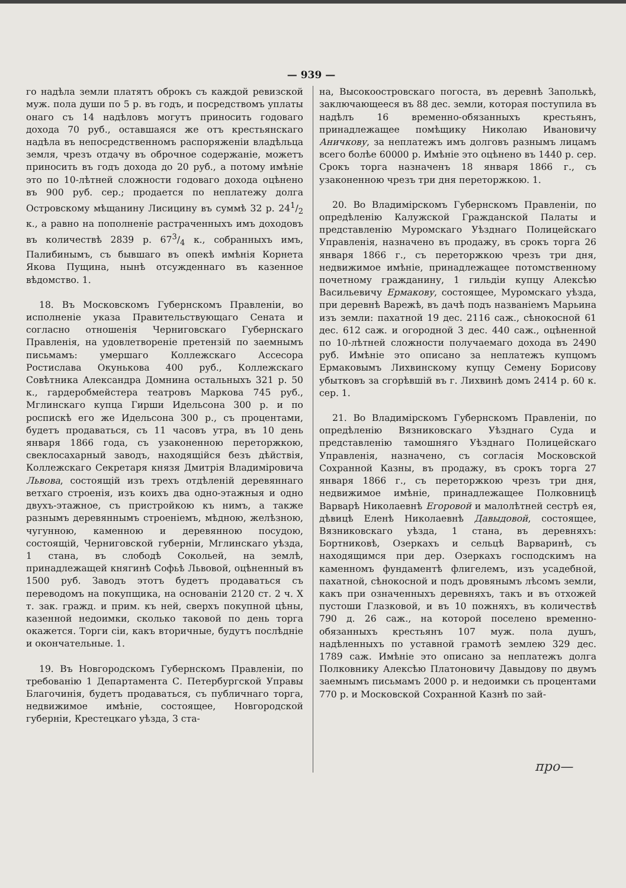— 939 —
го надѣла земли платятъ оброкъ съ каждой ревизской муж. пола души по 5 р. въ годъ, и посредствомъ уплаты онаго съ 14 надѣловъ могутъ приносить годоваго дохода 70 руб., оставшаяся же отъ крестьянскаго надѣла въ непосредственномъ распоряженіи владѣльца земля, чрезъ отдачу въ оброчное содержаніе, можетъ приносить въ годъ дохода до 20 руб., а потому имѣніе это по 10-лѣтней сложности годоваго дохода оцѣнено въ 900 руб. сер.; продается по неплатежу долга Островскому мѣщанину Лисицину въ суммѣ 32 р. 241/2 к., а равно на пополненіе растраченныхъ имъ доходовъ въ количествѣ 2839 р. 673/4 к., собранныхъ имъ, Палибинымъ, съ бывшаго въ опекѣ имѣнія Корнета Якова Пущина, нынѣ отсужденнаго въ казенное вѣдомство. 1.
18. Въ Московскомъ Губернскомъ Правленіи, во исполненіе указа Правительствующаго Сената и согласно отношенія Черниговскаго Губернскаго Правленія, на удовлетвореніе претензій по заемнымъ письмамъ: умершаго Коллежскаго Ассесора Ростислава Окунькова 400 руб., Коллежскаго Совѣтника Александра Домнина остальныхъ 321 р. 50 к., гардеробмейстера театровъ Маркова 745 руб., Мглинскаго купца Гирши Идельсона 300 р. и по роспискѣ его же Идельсона 300 р., съ процентами, будетъ продаваться, съ 11 часовъ утра, въ 10 день января 1866 года, съ узаконенною переторжкою, свеклосахарный заводъ, находящійся безъ дѣйствія, Коллежскаго Секретаря князя Дмитрія Владиміровича Львова, состоящій изъ трехъ отдѣленій деревяннаго ветхаго строенія, изъ коихъ два одно-этажныя и одно двухъ-этажное, съ пристройкою къ нимъ, а также разнымъ деревяннымъ строеніемъ, мѣдною, желѣзною, чугунною, каменною и деревянною посудою, состоящій, Черниговской губерніи, Мглинскаго уѣзда, 1 стана, въ слободѣ Сокольей, на землѣ, принадлежащей княгинѣ Софьѣ Львовой, оцѣненный въ 1500 руб. Заводъ этотъ будетъ продаваться съ переводомъ на покупщика, на основаніи 2120 ст. 2 ч. X т. зак. гражд. и прим. къ ней, сверхъ покупной цѣны, казенной недоимки, сколько таковой по день торга окажется. Торги сіи, какъ вторичные, будутъ послѣдніе и окончательные. 1.
19. Въ Новгородскомъ Губернскомъ Правленіи, по требованію 1 Департамента С. Петербургской Управы Благочинія, будетъ продаваться, съ публичнаго торга, недвижимое имѣніе, состоящее, Новгородской губерніи, Крестецкаго уѣзда, 3 ста-
на, Высокоостровскаго погоста, въ деревнѣ Заполькѣ, заключающееся въ 88 дес. земли, которая поступила въ надѣлъ 16 временно-обязанныхъ крестьянъ, принадлежащее помѣщику Николаю Ивановичу Аничкову, за неплатежъ имъ долговъ разнымъ лицамъ всего болѣе 60000 р. Имѣніе это оцѣнено въ 1440 р. сер. Срокъ торга назначенъ 18 января 1866 г., съ узаконенною чрезъ три дня переторжкою. 1.
20. Во Владимірскомъ Губернскомъ Правленіи, по опредѣленію Калужской Гражданской Палаты и представленію Муромскаго Уѣзднаго Полицейскаго Управленія, назначено въ продажу, въ срокъ торга 26 января 1866 г., съ переторжкою чрезъ три дня, недвижимое имѣніе, принадлежащее потомственному почетному гражданину, 1 гильдіи купцу Алексѣю Васильевичу Ермакову, состоящее, Муромскаго уѣзда, при деревнѣ Варежѣ, въ дачѣ подъ названіемъ Марьина изъ земли: пахатной 19 дес. 2116 саж., сѣнокосной 61 дес. 612 саж. и огородной 3 дес. 440 саж., оцѣненной по 10-лѣтней сложности получаемаго дохода въ 2490 руб. Имѣніе это описано за неплатежъ купцомъ Ермаковымъ Лихвинскому купцу Семену Борисову убытковъ за сгорѣвшій въ г. Лихвинѣ домъ 2414 р. 60 к. сер. 1.
21. Во Владимірскомъ Губернскомъ Правленіи, по опредѣленію Вязниковскаго Уѣзднаго Суда и представленію тамошняго Уѣзднаго Полицейскаго Управленія, назначено, съ согласія Московской Сохранной Казны, въ продажу, въ срокъ торга 27 января 1866 г., съ переторжкою чрезъ три дня, недвижимое имѣніе, принадлежащее Полковницѣ Варварѣ Николаевнѣ Егоровой и малолѣтней сестрѣ ея, дѣвицѣ Еленѣ Николаевнѣ Давыдовой, состоящее, Вязниковскаго уѣзда, 1 стана, въ деревняхъ: Бортниковѣ, Озеркахъ и сельцѣ Варваринѣ, съ находящимся при дер. Озеркахъ господскимъ на каменномъ фундаментѣ флигелемъ, изъ усадебной, пахатной, сѣнокосной и подъ дровянымъ лѣсомъ земли, какъ при означенныхъ деревняхъ, такъ и въ отхожей пустоши Глазковой, и въ 10 пожняхъ, въ количествѣ 790 д. 26 саж., на которой поселено временно-обязанныхъ крестьянъ 107 муж. пола душъ, надѣленныхъ по уставной грамотѣ землею 329 дес. 1789 саж. Имѣніе это описано за неплатежъ долга Полковнику Алексѣю Платоновичу Давыдову по двумъ заемнымъ письмамъ 2000 р. и недоимки съ процентами 770 р. и Московской Сохранной Казнѣ по зай-
про—